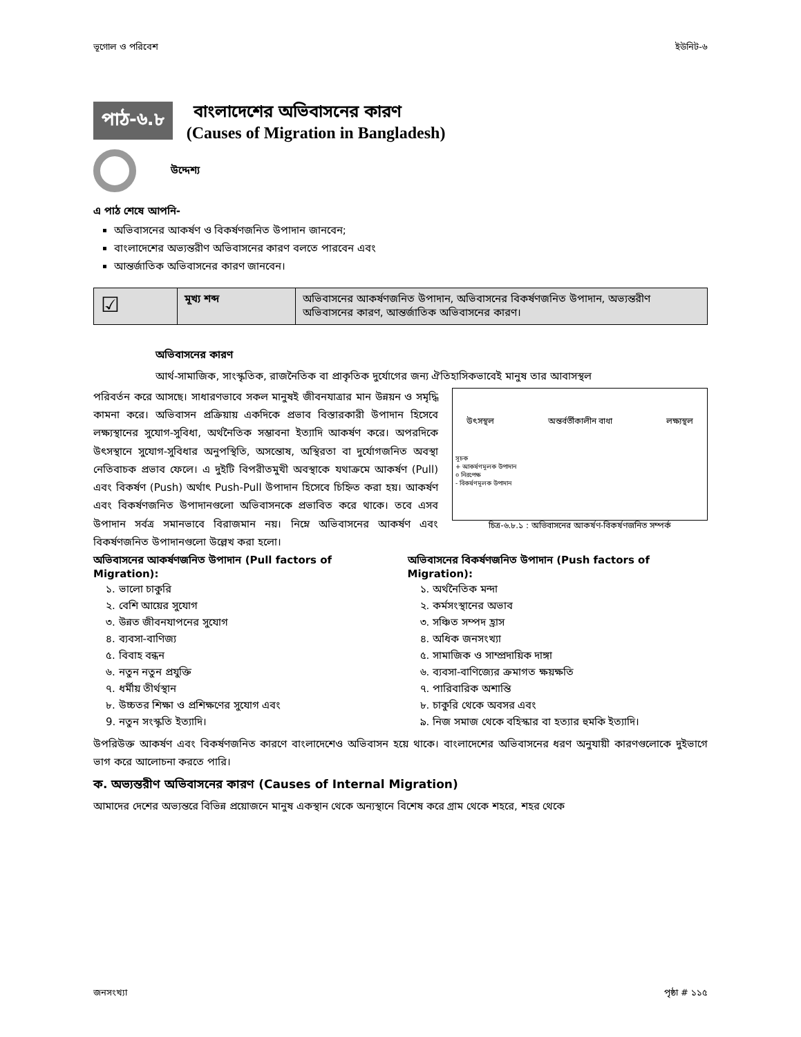ভূগোল ও পরিবেশ ইউনিট-৬
পাঠ-৬.৮
বাংলাদেশের অভিবাসনের কারণ
(Causes of Migration in Bangladesh)
উদ্দেশ্য
এ পাঠ শেষে আপনি-
অভিবাসনের আকর্ষণ ও বিকর্ষণজনিত উপাদান জানবেন;
বাংলাদেশের অভ্যন্তরীণ অভিবাসনের কারণ বলতে পারবেন এবং
আন্তর্জাতিক অভিবাসনের কারণ জানবেন।
| ☑ | মূখ্য শব্দ | অভিবাসনের আকর্ষণজনিত উপাদান, অভিবাসনের বিকর্ষণজনিত উপাদান, অভ্যন্তরীণ অভিবাসনের কারণ, আন্তর্জাতিক অভিবাসনের কারণ। |
অভিবাসনের কারণ
আর্থ-সামাজিক, সাংস্কৃতিক, রাজনৈতিক বা প্রাকৃতিক দুর্যোগের জন্য ঐতিহাসিকভাবেই মানুষ তার আবাসস্থল
উৎসস্থল অন্তর্বর্তীকালীন বাধা লক্ষ্যস্থল
সূচক
+ আকর্ষণমূলক উপাদান
০ নিরপেক্ষ
- বিকর্ষণমূলক উপাদান
চিত্র-৬.৮.১ : অভিবাসনের আকর্ষণ-বিকর্ষণজনিত সম্পর্ক
পরিবর্তন করে আসছে। সাধারণভাবে সকল মানুষই জীবনযাত্রার মান উন্নয়ন ও সমৃদ্ধি কামনা করে। অভিবাসন প্রক্রিয়ায় একদিকে প্রভাব বিস্তারকারী উপাদান হিসেবে লক্ষ্যস্থানের সুযোগ-সুবিধা, অর্থনৈতিক সম্ভাবনা ইত্যাদি আকর্ষণ করে। অপরদিকে উৎসস্থানে সুযোগ-সুবিধার অনুপস্থিতি, অসন্তোষ, অস্থিরতা বা দুর্যোগজনিত অবস্থা নেতিবাচক প্রভাব ফেলে। এ দুইটি বিপরীতমুখী অবস্থাকে যথাক্রমে আকর্ষণ (Pull) এবং বিকর্ষণ (Push) অর্থাৎ Push-Pull উপাদান হিসেবে চিহ্নিত করা হয়। আকর্ষণ এবং বিকর্ষণজনিত উপাদানগুলো অভিবাসনকে প্রভাবিত করে থাকে। তবে এসব উপাদান সর্বত্র সমানভাবে বিরাজমান নয়। নিম্নে অভিবাসনের আকর্ষণ এবং বিকর্ষণজনিত উপাদানগুলো উল্লেখ করা হলো।
অভিবাসনের আকর্ষণজনিত উপাদান (Pull factors of Migration):
১. ভালো চাকুরি
২. বেশি আয়ের সুযোগ
৩. উন্নত জীবনযাপনের সুযোগ
৪. ব্যবসা-বাণিজ্য
৫. বিবাহ বন্ধন
৬. নতুন নতুন প্রযুক্তি
৭. ধর্মীয় তীর্থস্থান
৮. উচ্চতর শিক্ষা ও প্রশিক্ষণের সুযোগ এবং
9. নতুন সংস্কৃতি ইত্যাদি।
অভিবাসনের বিকর্ষণজনিত উপাদান (Push factors of Migration):
১. অর্থনৈতিক মন্দা
২. কর্মসংস্থানের অভাব
৩. সঞ্চিত সম্পদ হ্রাস
৪. অধিক জনসংখ্যা
৫. সামাজিক ও সাম্প্রদায়িক দাঙ্গা
৬. ব্যবসা-বাণিজ্যের ক্রমাগত ক্ষয়ক্ষতি
৭. পারিবারিক অশান্তি
৮. চাকুরি থেকে অবসর এবং
৯. নিজ সমাজ থেকে বহিস্কার বা হত্যার হুমকি ইত্যাদি।
উপরিউক্ত আকর্ষণ এবং বিকর্ষণজনিত কারণে বাংলাদেশেও অভিবাসন হয়ে থাকে। বাংলাদেশের অভিবাসনের ধরণ অনুযায়ী কারণগুলোকে দুইভাগে ভাগ করে আলোচনা করতে পারি।
ক. অভ্যন্তরীণ অভিবাসনের কারণ (Causes of Internal Migration)
আমাদের দেশের অভ্যন্তরে বিভিন্ন প্রয়োজনে মানুষ একস্থান থেকে অন্যস্থানে বিশেষ করে গ্রাম থেকে শহরে, শহর থেকে
জনসংখ্যা পৃষ্ঠা # ১১৫